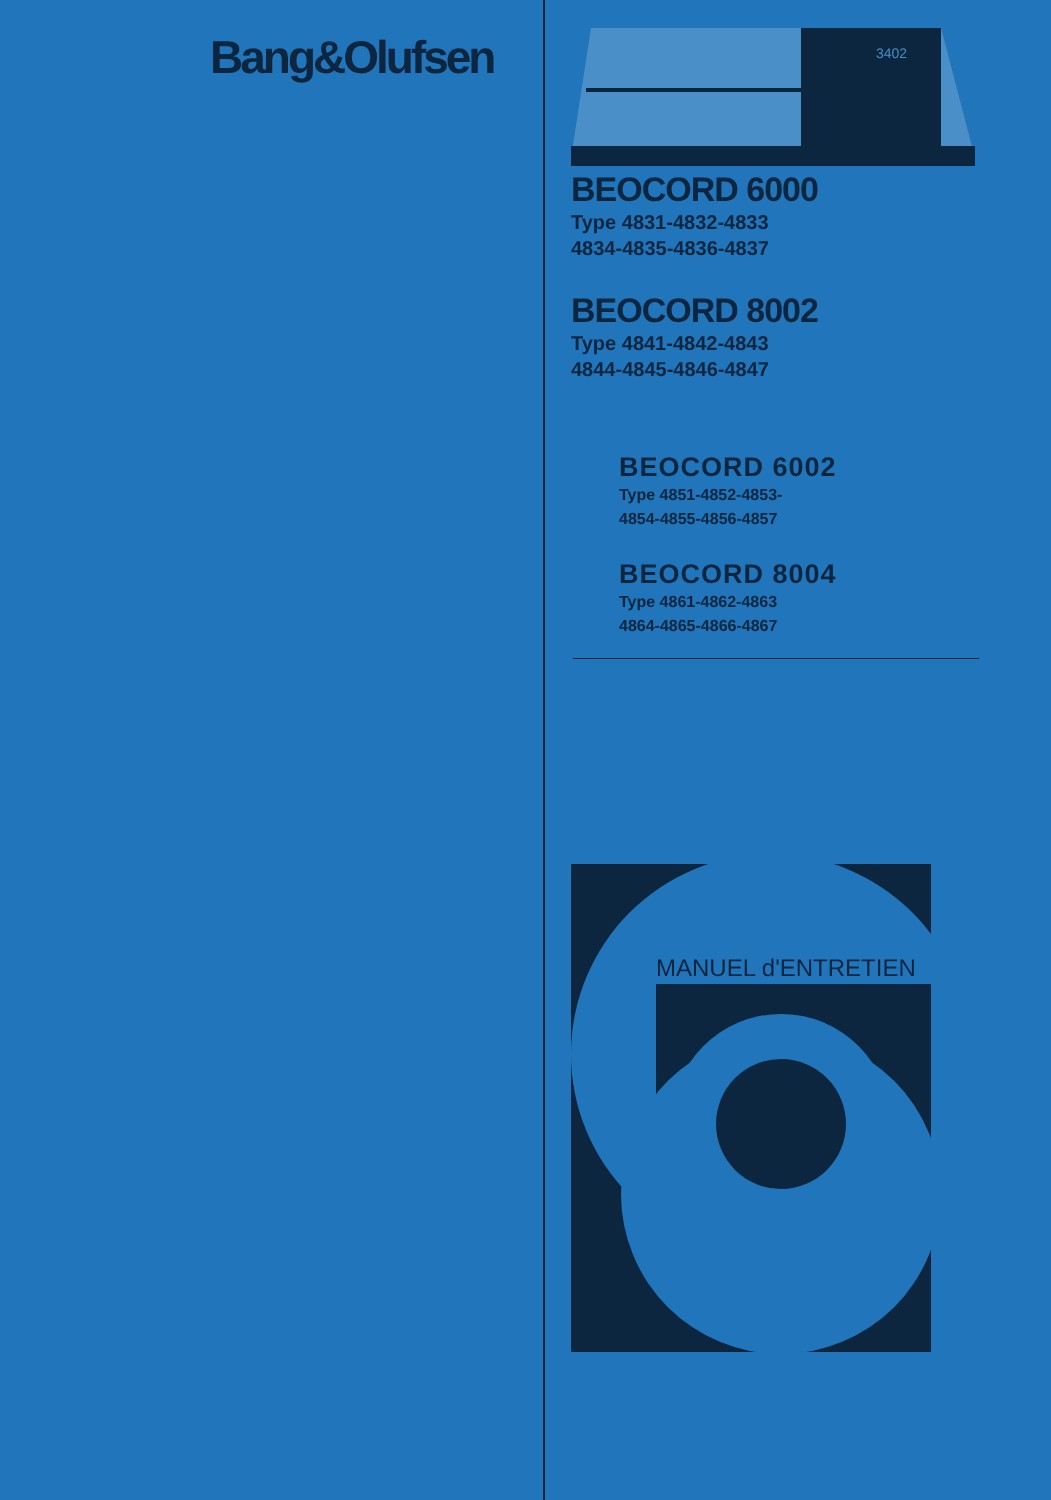Bang&Olufsen
3402
BEOCORD 6000
Type 4831-4832-4833
4834-4835-4836-4837
BEOCORD 8002
Type 4841-4842-4843
4844-4845-4846-4847
BEOCORD 6002
Type 4851-4852-4853-
4854-4855-4856-4857
BEOCORD 8004
Type 4861-4862-4863
4864-4865-4866-4867
MANUEL d'ENTRETIEN